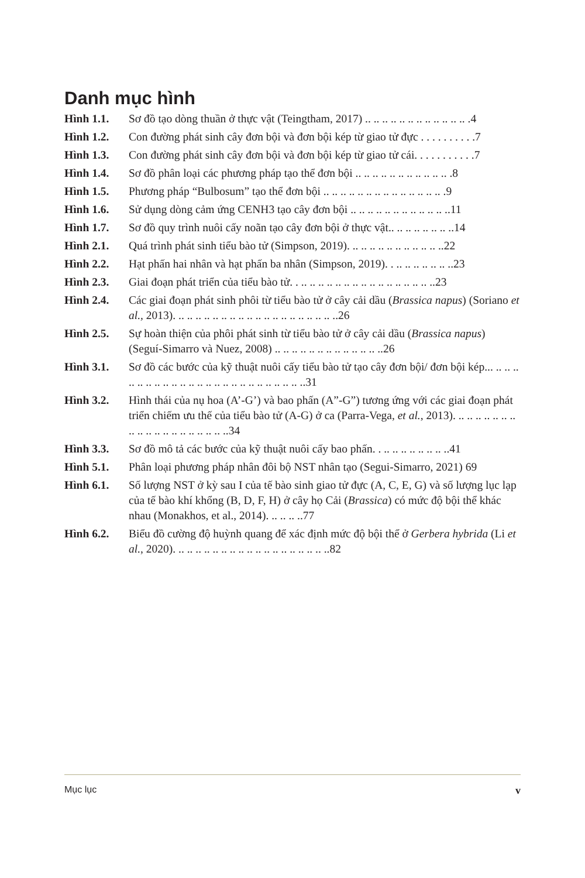Danh mục hình
Hình 1.1. Sơ đồ tạo dòng thuần ở thực vật (Teingtham, 2017) .. .. .. .. .. .. .. .. .. .. .. .. .4
Hình 1.2. Con đường phát sinh cây đơn bội và đơn bội kép từ giao tử đực . . . . . . . . . .7
Hình 1.3. Con đường phát sinh cây đơn bội và đơn bội kép từ giao tử cái. . . . . . . . . . .7
Hình 1.4. Sơ đồ phân loại các phương pháp tạo thể đơn bội .. .. .. .. .. .. .. .. .. .. .. .8
Hình 1.5. Phương pháp “Bulbosum” tạo thể đơn bội .. .. .. .. .. .. .. .. .. .. .. .. .. .. .9
Hình 1.6. Sử dụng dòng cảm ứng CENH3 tạo cây đơn bội .. .. .. .. .. .. .. .. .. .. .. ..11
Hình 1.7. Sơ đồ quy trình nuôi cấy noãn tạo cây đơn bội ở thực vật.. .. .. .. .. .. .. ..14
Hình 2.1. Quá trình phát sinh tiểu bào tử (Simpson, 2019). .. .. .. .. .. .. .. .. .. .. ..22
Hình 2.2. Hạt phấn hai nhân và hạt phấn ba nhân (Simpson, 2019). . .. .. .. .. .. .. ..23
Hình 2.3. Giai đoạn phát triển của tiểu bào tử. . .. .. .. .. .. .. .. .. .. .. .. .. .. .. .. ..23
Hình 2.4. Các giai đoạn phát sinh phôi từ tiểu bào tử ở cây cải dầu (Brassica napus) (Soriano et al., 2013). .. .. .. .. .. .. .. .. .. .. .. .. .. .. .. .. .. .. ..26
Hình 2.5. Sự hoàn thiện của phôi phát sinh từ tiểu bào tử ở cây cải dầu (Brassica napus) (Seguí-Simarro và Nuez, 2008) .. .. .. .. .. .. .. .. .. .. .. .. ..26
Hình 3.1. Sơ đồ các bước của kỹ thuật nuôi cấy tiểu bào tử tạo cây đơn bội/ đơn bội kép... .. .. .. .. .. .. .. .. .. .. .. .. .. .. .. .. .. .. .. .. .. .. .. ..31
Hình 3.2. Hình thái của nụ hoa (A’-G’) và bao phấn (A”-G”) tương ứng với các giai đoạn phát triển chiếm ưu thế của tiểu bào tử (A-G) ở ca (Parra-Vega, et al., 2013). .. .. .. .. .. .. .. .. .. .. .. .. .. .. .. .. .. .. ..34
Hình 3.3. Sơ đồ mô tả các bước của kỹ thuật nuôi cấy bao phấn. . .. .. .. .. .. .. .. ..41
Hình 5.1. Phân loại phương pháp nhân đôi bộ NST nhân tạo (Segui-Simarro, 2021) 69
Hình 6.1. Số lượng NST ở kỳ sau I của tế bào sinh giao tử đực (A, C, E, G) và số lượng lục lạp của tế bào khí khổng (B, D, F, H) ở cây họ Cải (Brassica) có mức độ bội thể khác nhau (Monakhos, et al., 2014). .. .. .. ..77
Hình 6.2. Biểu đồ cường độ huỳnh quang để xác định mức độ bội thể ở Gerbera hybrida (Li et al., 2020). .. .. .. .. .. .. .. .. .. .. .. .. .. .. .. .. .. ..82
Mục lục v